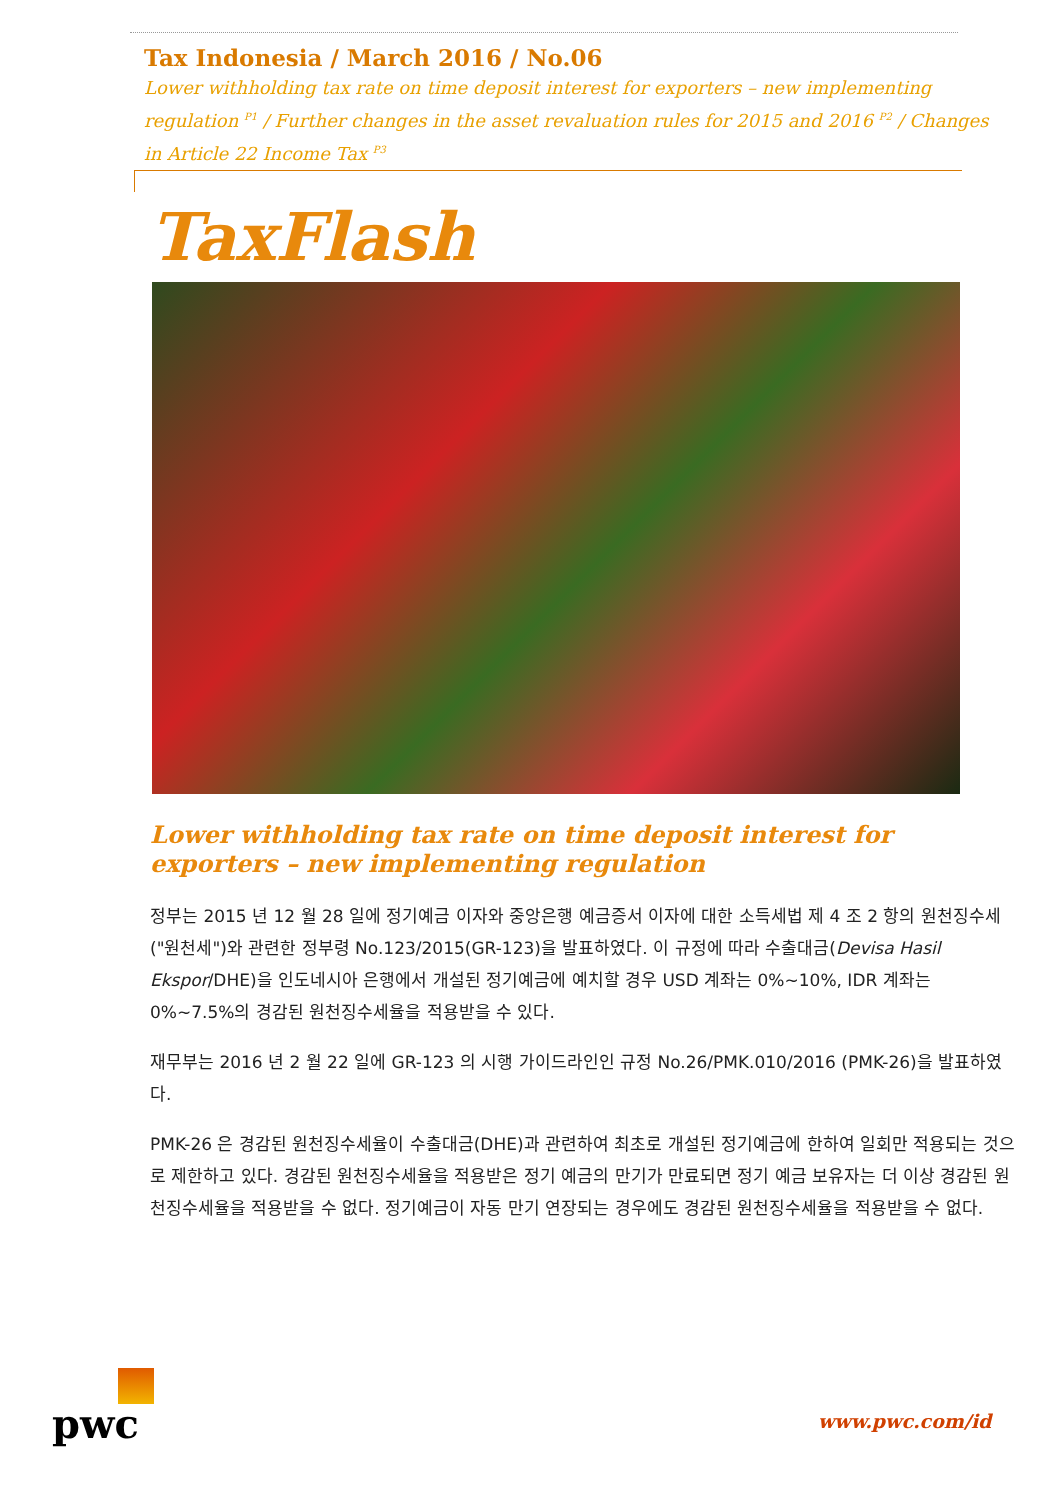Tax Indonesia / March 2016 / No.06
Lower withholding tax rate on time deposit interest for exporters – new implementing regulation <sup>P1</sup> / Further changes in the asset revaluation rules for 2015 and 2016 <sup>P2</sup> / Changes in Article 22 Income Tax <sup>P3</sup>
TaxFlash
Lower withholding tax rate on time deposit interest for exporters – new implementing regulation
정부는 2015 년 12 월 28 일에 정기예금 이자와 중앙은행 예금증서 이자에 대한 소득세법 제 4 조 2 항의 원천징수세("원천세")와 관련한 정부령 No.123/2015(GR-123)을 발표하였다. 이 규정에 따라 수출대금(Devisa Hasil Ekspor/DHE)을 인도네시아 은행에서 개설된 정기예금에 예치할 경우 USD 계좌는 0%~10%, IDR 계좌는 0%~7.5%의 경감된 원천징수세율을 적용받을 수 있다.
재무부는 2016 년 2 월 22 일에 GR-123 의 시행 가이드라인인 규정 No.26/PMK.010/2016 (PMK-26)을 발표하였다.
PMK-26 은 경감된 원천징수세율이 수출대금(DHE)과 관련하여 최초로 개설된 정기예금에 한하여 일회만 적용되는 것으로 제한하고 있다. 경감된 원천징수세율을 적용받은 정기 예금의 만기가 만료되면 정기 예금 보유자는 더 이상 경감된 원천징수세율을 적용받을 수 없다. 정기예금이 자동 만기 연장되는 경우에도 경감된 원천징수세율을 적용받을 수 없다.
pwc www.pwc.com/id